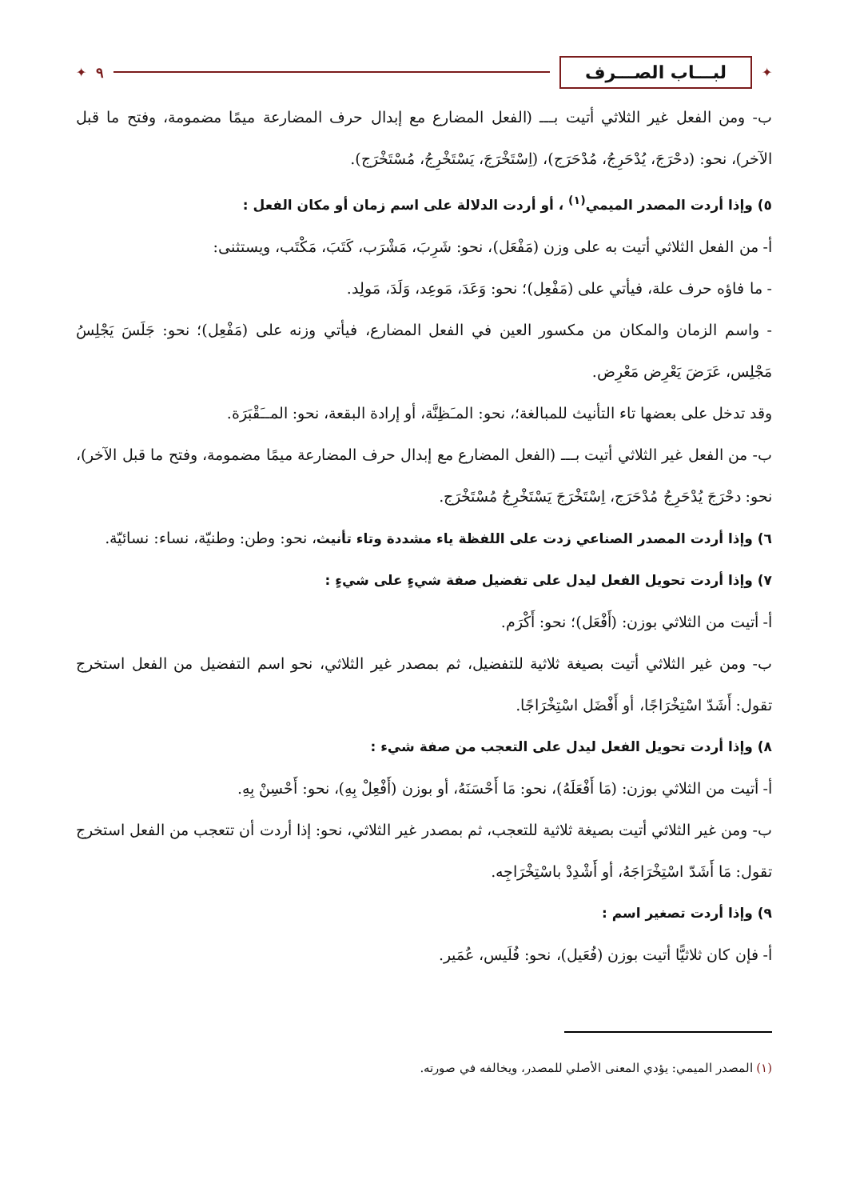✦ لبـــاب الصـــرف ٩ ✦
ب- ومن الفعل غير الثلاثي أتيت بـــ (الفعل المضارع مع إبدال حرف المضارعة ميمًا مضمومة، وفتح ما قبل الآخر)، نحو: (دحْرَجَ، يُدْحَرِجُ، مُدْحَرَج)، (اِسْتَخْرَجَ، يَسْتَخْرِجُ، مُسْتَخْرَج).
٥) وإذا أردت المصدر الميمي<sup>(١)</sup> ، أو أردت الدلالة على اسم زمان أو مكان الفعل :
أ- من الفعل الثلاثي أتيت به على وزن (مَفْعَل)، نحو: شَرِبَ، مَشْرَب، كَتَبَ، مَكْتَب، ويستثنى:
- ما فاؤه حرف علة، فيأتي على (مَفْعِل)؛ نحو: وَعَدَ، مَوعِد، وَلَدَ، مَولِد.
- واسم الزمان والمكان من مكسور العين في الفعل المضارع، فيأتي وزنه على (مَفْعِل)؛ نحو: جَلَسَ يَجْلِسُ مَجْلِس، عَرَضَ يَعْرِض مَعْرِض.
وقد تدخل على بعضها تاء التأنيث للمبالغة؛، نحو: المـَظِنَّة، أو إرادة البقعة، نحو: المــَقْبَرَة.
ب- من الفعل غير الثلاثي أتيت بـــ (الفعل المضارع مع إبدال حرف المضارعة ميمًا مضمومة، وفتح ما قبل الآخر)، نحو: دحْرَجَ يُدْحَرِجُ مُدْحَرَج، اِسْتَخْرَجَ يَسْتَخْرِجُ مُسْتَخْرَج.
٦) وإذا أردت المصدر الصناعي زدت على اللفظة ياء مشددة وتاء تأنيث، نحو: وطن: وطنيّة، نساء: نسائيّة.
٧) وإذا أردت تحويل الفعل ليدل على تفضيل صفة شيءٍ على شيءٍ :
أ- أتيت من الثلاثي بوزن: (أَفْعَل)؛ نحو: أَكْرَم.
ب- ومن غير الثلاثي أتيت بصيغة ثلاثية للتفضيل، ثم بمصدر غير الثلاثي، نحو اسم التفضيل من الفعل استخرج تقول: أَشَدّ اسْتِخْرَاجًا، أو أَفْضَل اسْتِخْرَاجًا.
٨) وإذا أردت تحويل الفعل ليدل على التعجب من صفة شيء :
أ- أتيت من الثلاثي بوزن: (مَا أَفْعَلَهُ)، نحو: مَا أَحْسَنَهُ، أو بوزن (أَفْعِلْ بِهِ)، نحو: أَحْسِنْ بِهِ.
ب- ومن غير الثلاثي أتيت بصيغة ثلاثية للتعجب، ثم بمصدر غير الثلاثي، نحو: إذا أردت أن تتعجب من الفعل استخرج تقول: مَا أَشَدّ اسْتِخْرَاجَهُ، أو أَشْدِدْ باسْتِخْرَاجِه.
٩) وإذا أردت تصغير اسم :
أ- فإن كان ثلاثيًّا أتيت بوزن (فُعَيل)، نحو: فُلَيس، عُمَير.
(١) المصدر الميمي: يؤدي المعنى الأصلي للمصدر، ويخالفه في صورته.